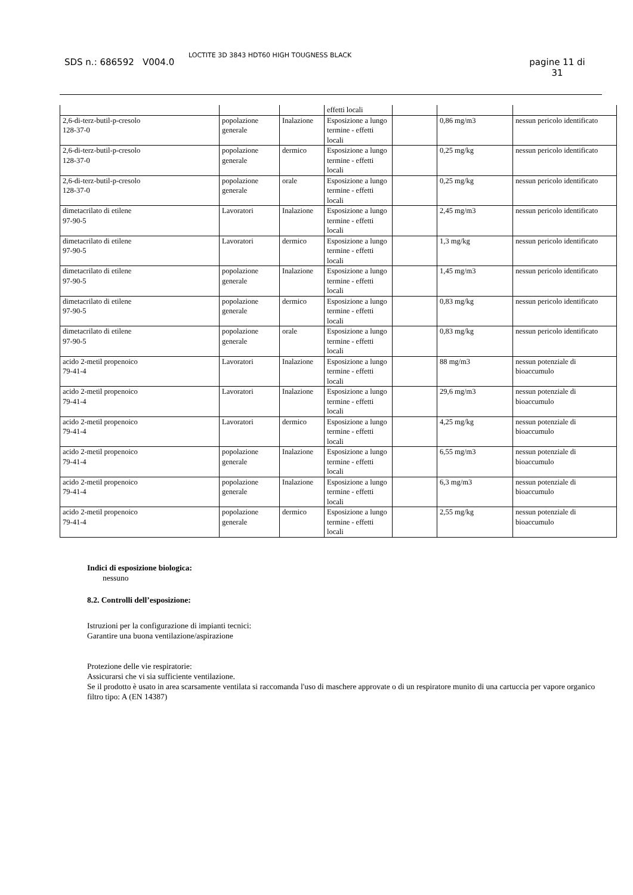SDS n.: 686592 V004.0
LOCTITE 3D 3843 HDT60 HIGH TOUGNESS BLACK
pagine 11 di
31
| | | | effetti locali | | | |
| 2,6-di-terz-butil-p-cresolo 128-37-0 | popolazione generale | Inalazione | Esposizione a lungo termine - effetti locali | | 0,86 mg/m3 | nessun pericolo identificato |
| 2,6-di-terz-butil-p-cresolo 128-37-0 | popolazione generale | dermico | Esposizione a lungo termine - effetti locali | | 0,25 mg/kg | nessun pericolo identificato |
| 2,6-di-terz-butil-p-cresolo 128-37-0 | popolazione generale | orale | Esposizione a lungo termine - effetti locali | | 0,25 mg/kg | nessun pericolo identificato |
| dimetacrilato di etilene 97-90-5 | Lavoratori | Inalazione | Esposizione a lungo termine - effetti locali | | 2,45 mg/m3 | nessun pericolo identificato |
| dimetacrilato di etilene 97-90-5 | Lavoratori | dermico | Esposizione a lungo termine - effetti locali | | 1,3 mg/kg | nessun pericolo identificato |
| dimetacrilato di etilene 97-90-5 | popolazione generale | Inalazione | Esposizione a lungo termine - effetti locali | | 1,45 mg/m3 | nessun pericolo identificato |
| dimetacrilato di etilene 97-90-5 | popolazione generale | dermico | Esposizione a lungo termine - effetti locali | | 0,83 mg/kg | nessun pericolo identificato |
| dimetacrilato di etilene 97-90-5 | popolazione generale | orale | Esposizione a lungo termine - effetti locali | | 0,83 mg/kg | nessun pericolo identificato |
| acido 2-metil propenoico 79-41-4 | Lavoratori | Inalazione | Esposizione a lungo termine - effetti locali | | 88 mg/m3 | nessun potenziale di bioaccumulo |
| acido 2-metil propenoico 79-41-4 | Lavoratori | Inalazione | Esposizione a lungo termine - effetti locali | | 29,6 mg/m3 | nessun potenziale di bioaccumulo |
| acido 2-metil propenoico 79-41-4 | Lavoratori | dermico | Esposizione a lungo termine - effetti locali | | 4,25 mg/kg | nessun potenziale di bioaccumulo |
| acido 2-metil propenoico 79-41-4 | popolazione generale | Inalazione | Esposizione a lungo termine - effetti locali | | 6,55 mg/m3 | nessun potenziale di bioaccumulo |
| acido 2-metil propenoico 79-41-4 | popolazione generale | Inalazione | Esposizione a lungo termine - effetti locali | | 6,3 mg/m3 | nessun potenziale di bioaccumulo |
| acido 2-metil propenoico 79-41-4 | popolazione generale | dermico | Esposizione a lungo termine - effetti locali | | 2,55 mg/kg | nessun potenziale di bioaccumulo |
Indici di esposizione biologica:
nessuno
8.2. Controlli dell’esposizione:
Istruzioni per la configurazione di impianti tecnici:
Garantire una buona ventilazione/aspirazione
Protezione delle vie respiratorie:
Assicurarsi che vi sia sufficiente ventilazione.
Se il prodotto è usato in area scarsamente ventilata si raccomanda l'uso di maschere approvate o di un respiratore munito di una cartuccia per vapore organico
filtro tipo: A (EN 14387)